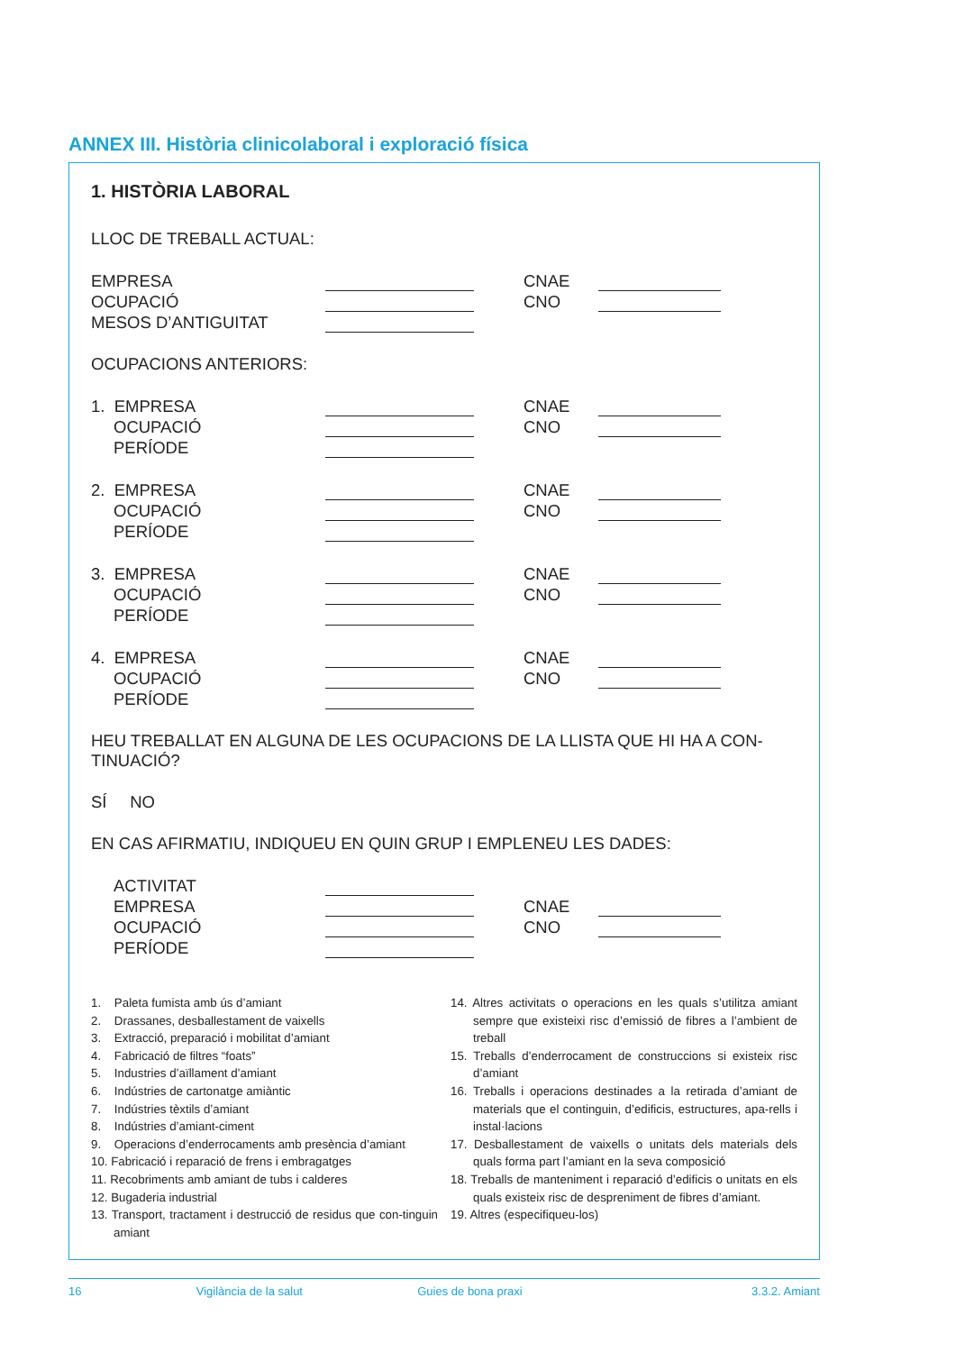ANNEX III. Història clinicolaboral i exploració física
1. HISTÒRIA LABORAL
LLOC DE TREBALL ACTUAL:
EMPRESA CNAE
OCUPACIÓ CNO
MESOS D’ANTIGUITAT
OCUPACIONS ANTERIORS:
1. EMPRESA CNAE
OCUPACIÓ CNO
PERÍODE
2. EMPRESA CNAE
OCUPACIÓ CNO
PERÍODE
3. EMPRESA CNAE
OCUPACIÓ CNO
PERÍODE
4. EMPRESA CNAE
OCUPACIÓ CNO
PERÍODE
HEU TREBALLAT EN ALGUNA DE LES OCUPACIONS DE LA LLISTA QUE HI HA A CON-TINUACIÓ?
SÍ NO
EN CAS AFIRMATIU, INDIQUEU EN QUIN GRUP I EMPLENEU LES DADES:
ACTIVITAT
EMPRESA CNAE
OCUPACIÓ CNO
PERÍODE
1. Paleta fumista amb ús d’amiant
2. Drassanes, desballestament de vaixells
3. Extracció, preparació i mobilitat d’amiant
4. Fabricació de filtres “foats”
5. Industries d’aïllament d’amiant
6. Indústries de cartonatge amiàntic
7. Indústries tèxtils d’amiant
8. Indústries d’amiant-ciment
9. Operacions d’enderrocaments amb presència d’amiant
10. Fabricació i reparació de frens i embragatges
11. Recobriments amb amiant de tubs i calderes
12. Bugaderia industrial
13. Transport, tractament i destrucció de residus que con-tinguin amiant
14. Altres activitats o operacions en les quals s’utilitza amiant sempre que existeixi risc d’emissió de fibres a l’ambient de treball
15. Treballs d’enderrocament de construccions si existeix risc d’amiant
16. Treballs i operacions destinades a la retirada d’amiant de materials que el continguin, d’edificis, estructures, apa-rells i instal·lacions
17. Desballestament de vaixells o unitats dels materials dels quals forma part l’amiant en la seva composició
18. Treballs de manteniment i reparació d’edificis o unitats en els quals existeix risc de despreniment de fibres d’amiant.
19. Altres (especifiqueu-los)
16 Vigilància de la salut Guies de bona praxi 3.3.2. Amiant